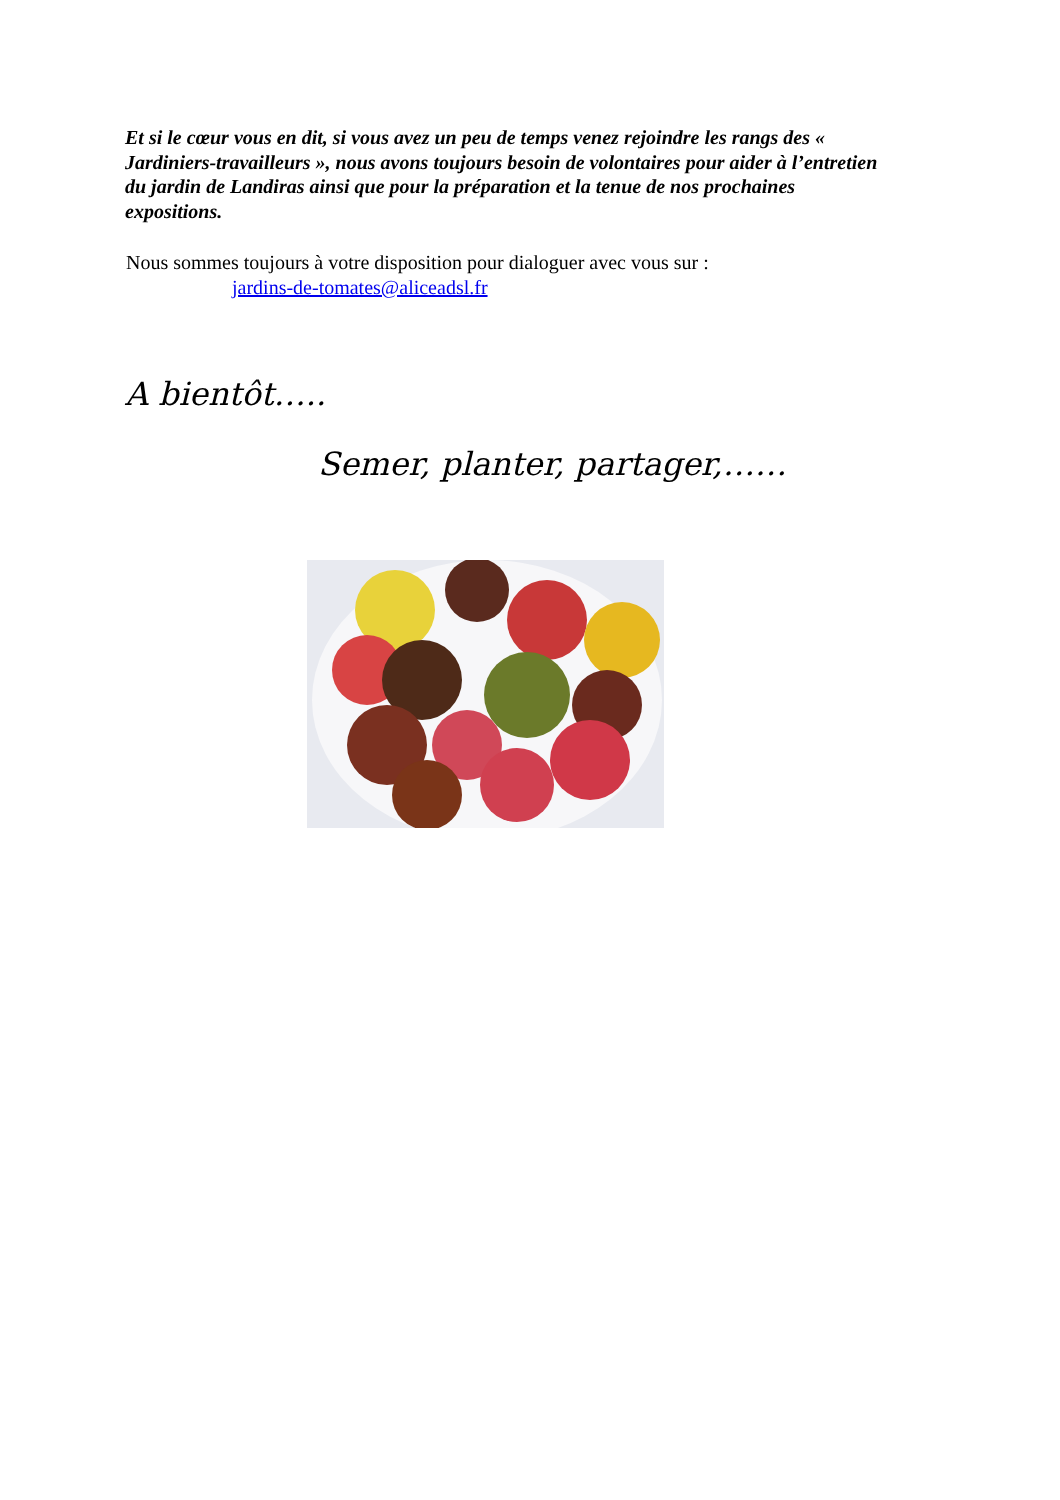Et si le cœur vous en dit, si vous avez un peu de temps venez rejoindre les rangs des « Jardiniers-travailleurs », nous avons toujours besoin de volontaires pour aider à l’entretien du jardin de Landiras ainsi que pour la préparation et la tenue de nos prochaines expositions.
Nous sommes toujours à votre disposition pour dialoguer avec vous sur :
jardins-de-tomates@aliceadsl.fr
A bientôt…..
Semer, planter, partager,……